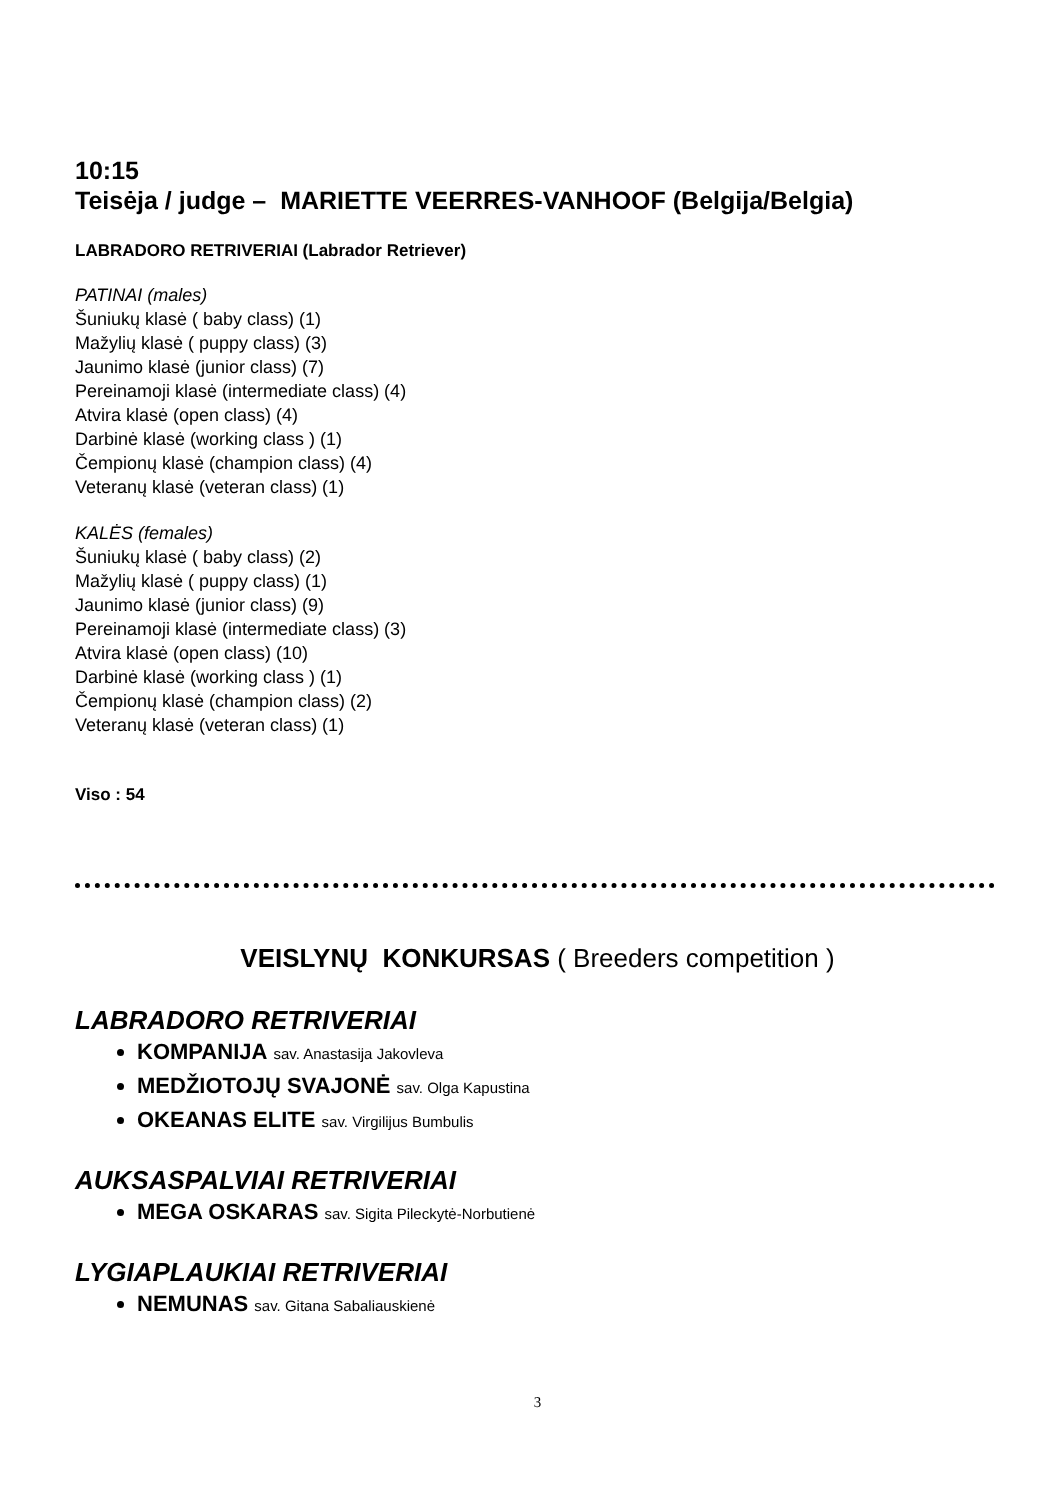10:15
Teisėja / judge – MARIETTE VEERRES-VANHOOF (Belgija/Belgia)
LABRADORO RETRIVERIAI (Labrador Retriever)
PATINAI (males)
Šuniukų klasė ( baby class) (1)
Mažylių klasė ( puppy class) (3)
Jaunimo klasė (junior class) (7)
Pereinamoji klasė (intermediate class) (4)
Atvira klasė (open class) (4)
Darbinė klasė (working class ) (1)
Čempionų klasė (champion class) (4)
Veteranų klasė (veteran class) (1)
KALĖS (females)
Šuniukų klasė ( baby class) (2)
Mažylių klasė ( puppy class) (1)
Jaunimo klasė (junior class) (9)
Pereinamoji klasė (intermediate class) (3)
Atvira klasė (open class) (10)
Darbinė klasė (working class ) (1)
Čempionų klasė (champion class) (2)
Veteranų klasė (veteran class) (1)
Viso : 54
VEISLYNŲ KONKURSAS ( Breeders competition )
LABRADORO RETRIVERIAI
KOMPANIJA sav. Anastasija Jakovleva
MEDŽIOTOJŲ SVAJONĖ sav. Olga Kapustina
OKEANAS ELITE sav. Virgilijus Bumbulis
AUKSASPALVIAI RETRIVERIAI
MEGA OSKARAS sav. Sigita Pileckytė-Norbutienė
LYGIAPLAUKIAI RETRIVERIAI
NEMUNAS sav. Gitana Sabaliauskienė
3